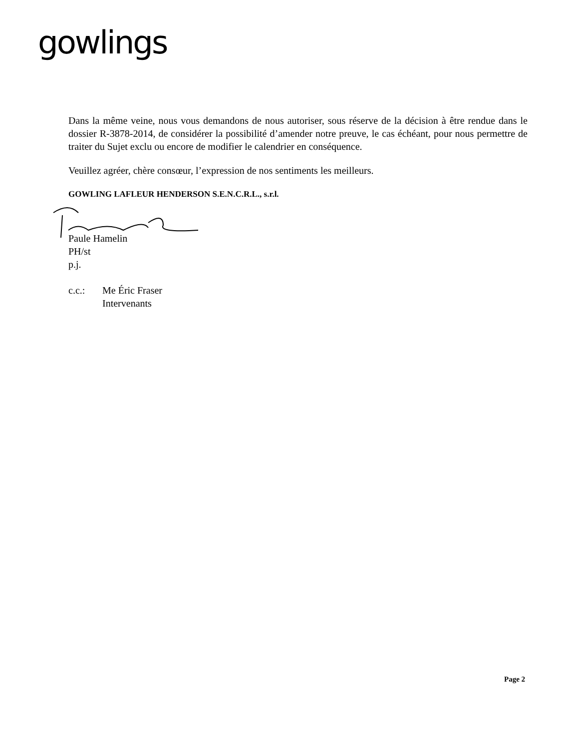gowlings
Dans la même veine, nous vous demandons de nous autoriser, sous réserve de la décision à être rendue dans le dossier R-3878-2014, de considérer la possibilité d’amender notre preuve, le cas échéant, pour nous permettre de traiter du Sujet exclu ou encore de modifier le calendrier en conséquence.
Veuillez agréer, chère consœur, l’expression de nos sentiments les meilleurs.
GOWLING LAFLEUR HENDERSON S.E.N.C.R.L., s.r.l.
Paule Hamelin
PH/st
p.j.
| c.c.: | Me Éric Fraser Intervenants |
Page 2